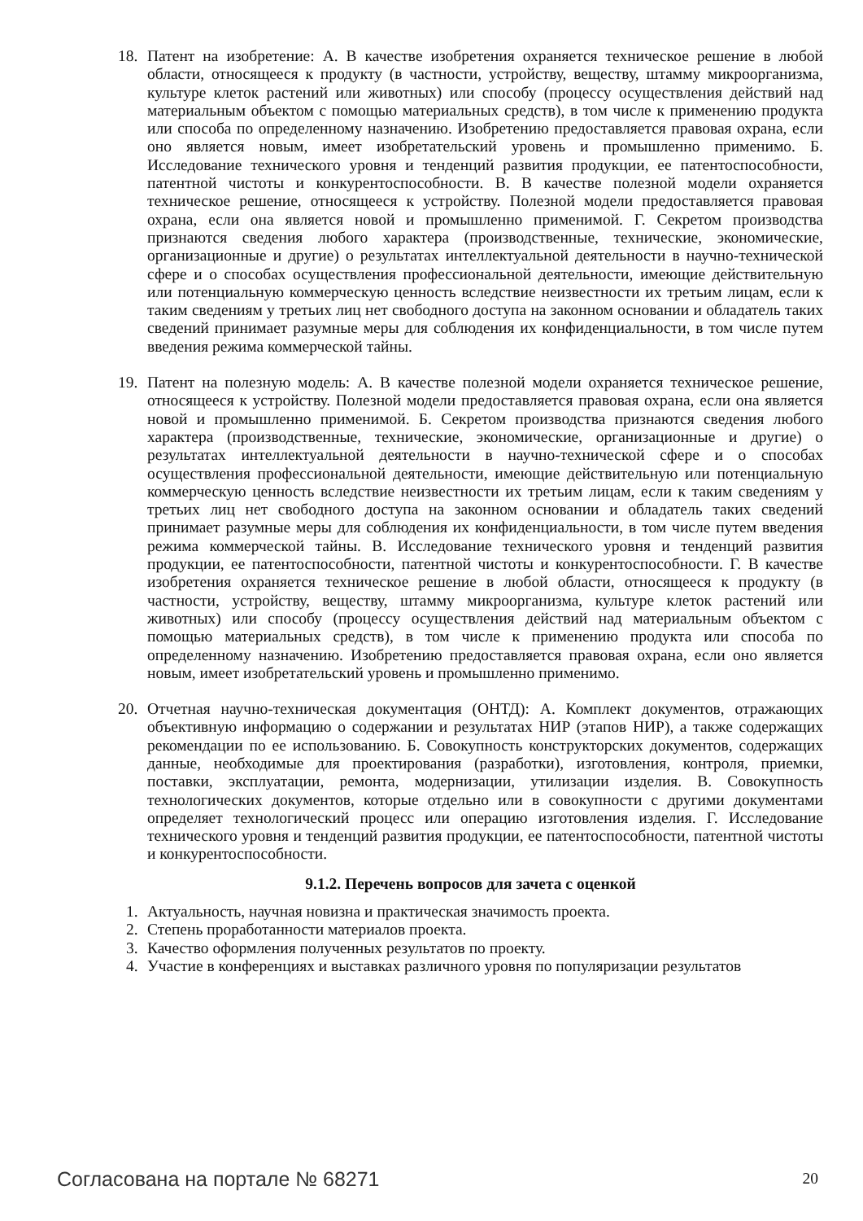18. Патент на изобретение: А. В качестве изобретения охраняется техническое решение в любой области, относящееся к продукту (в частности, устройству, веществу, штамму микроорганизма, культуре клеток растений или животных) или способу (процессу осуществления действий над материальным объектом с помощью материальных средств), в том числе к применению продукта или способа по определенному назначению. Изобретению предоставляется правовая охрана, если оно является новым, имеет изобретательский уровень и промышленно применимо. Б. Исследование технического уровня и тенденций развития продукции, ее патентоспособности, патентной чистоты и конкурентоспособности. В. В качестве полезной модели охраняется техническое решение, относящееся к устройству. Полезной модели предоставляется правовая охрана, если она является новой и промышленно применимой. Г. Секретом производства признаются сведения любого характера (производственные, технические, экономические, организационные и другие) о результатах интеллектуальной деятельности в научно-технической сфере и о способах осуществления профессиональной деятельности, имеющие действительную или потенциальную коммерческую ценность вследствие неизвестности их третьим лицам, если к таким сведениям у третьих лиц нет свободного доступа на законном основании и обладатель таких сведений принимает разумные меры для соблюдения их конфиденциальности, в том числе путем введения режима коммерческой тайны.
19. Патент на полезную модель: А. В качестве полезной модели охраняется техническое решение, относящееся к устройству. Полезной модели предоставляется правовая охрана, если она является новой и промышленно применимой. Б. Секретом производства признаются сведения любого характера (производственные, технические, экономические, организационные и другие) о результатах интеллектуальной деятельности в научно-технической сфере и о способах осуществления профессиональной деятельности, имеющие действительную или потенциальную коммерческую ценность вследствие неизвестности их третьим лицам, если к таким сведениям у третьих лиц нет свободного доступа на законном основании и обладатель таких сведений принимает разумные меры для соблюдения их конфиденциальности, в том числе путем введения режима коммерческой тайны. В. Исследование технического уровня и тенденций развития продукции, ее патентоспособности, патентной чистоты и конкурентоспособности. Г. В качестве изобретения охраняется техническое решение в любой области, относящееся к продукту (в частности, устройству, веществу, штамму микроорганизма, культуре клеток растений или животных) или способу (процессу осуществления действий над материальным объектом с помощью материальных средств), в том числе к применению продукта или способа по определенному назначению. Изобретению предоставляется правовая охрана, если оно является новым, имеет изобретательский уровень и промышленно применимо.
20. Отчетная научно-техническая документация (ОНТД): А. Комплект документов, отражающих объективную информацию о содержании и результатах НИР (этапов НИР), а также содержащих рекомендации по ее использованию. Б. Совокупность конструкторских документов, содержащих данные, необходимые для проектирования (разработки), изготовления, контроля, приемки, поставки, эксплуатации, ремонта, модернизации, утилизации изделия. В. Совокупность технологических документов, которые отдельно или в совокупности с другими документами определяет технологический процесс или операцию изготовления изделия. Г. Исследование технического уровня и тенденций развития продукции, ее патентоспособности, патентной чистоты и конкурентоспособности.
9.1.2. Перечень вопросов для зачета с оценкой
1. Актуальность, научная новизна и практическая значимость проекта.
2. Степень проработанности материалов проекта.
3. Качество оформления полученных результатов по проекту.
4. Участие в конференциях и выставках различного уровня по популяризации результатов
Согласована на портале № 68271 20